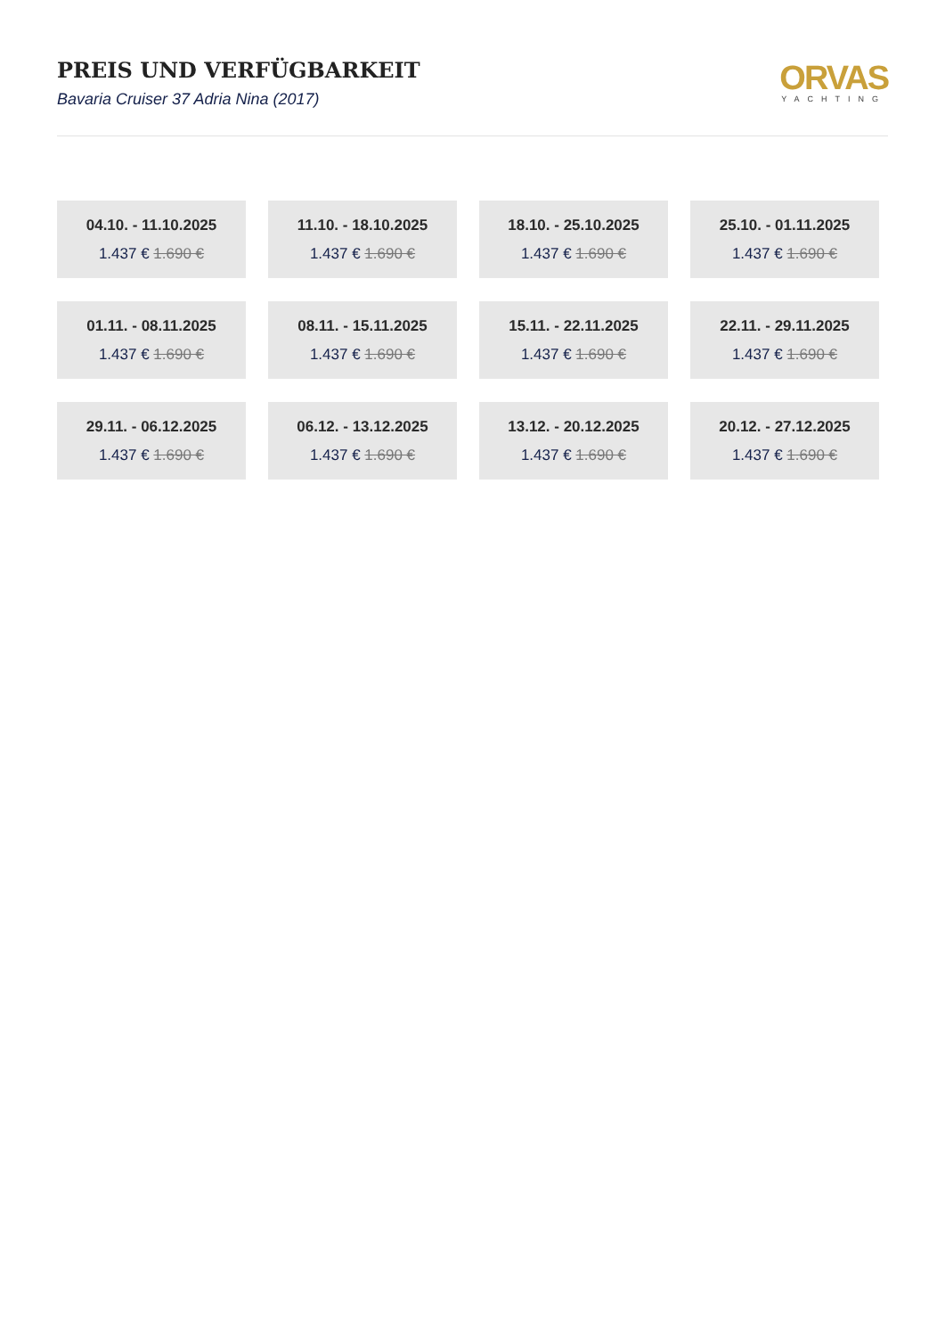PREIS UND VERFÜGBARKEIT
Bavaria Cruiser 37 Adria Nina (2017)
ORVAS
YACHTING
04.10. - 11.10.2025
1.437 € 1.690 €
11.10. - 18.10.2025
1.437 € 1.690 €
18.10. - 25.10.2025
1.437 € 1.690 €
25.10. - 01.11.2025
1.437 € 1.690 €
01.11. - 08.11.2025
1.437 € 1.690 €
08.11. - 15.11.2025
1.437 € 1.690 €
15.11. - 22.11.2025
1.437 € 1.690 €
22.11. - 29.11.2025
1.437 € 1.690 €
29.11. - 06.12.2025
1.437 € 1.690 €
06.12. - 13.12.2025
1.437 € 1.690 €
13.12. - 20.12.2025
1.437 € 1.690 €
20.12. - 27.12.2025
1.437 € 1.690 €